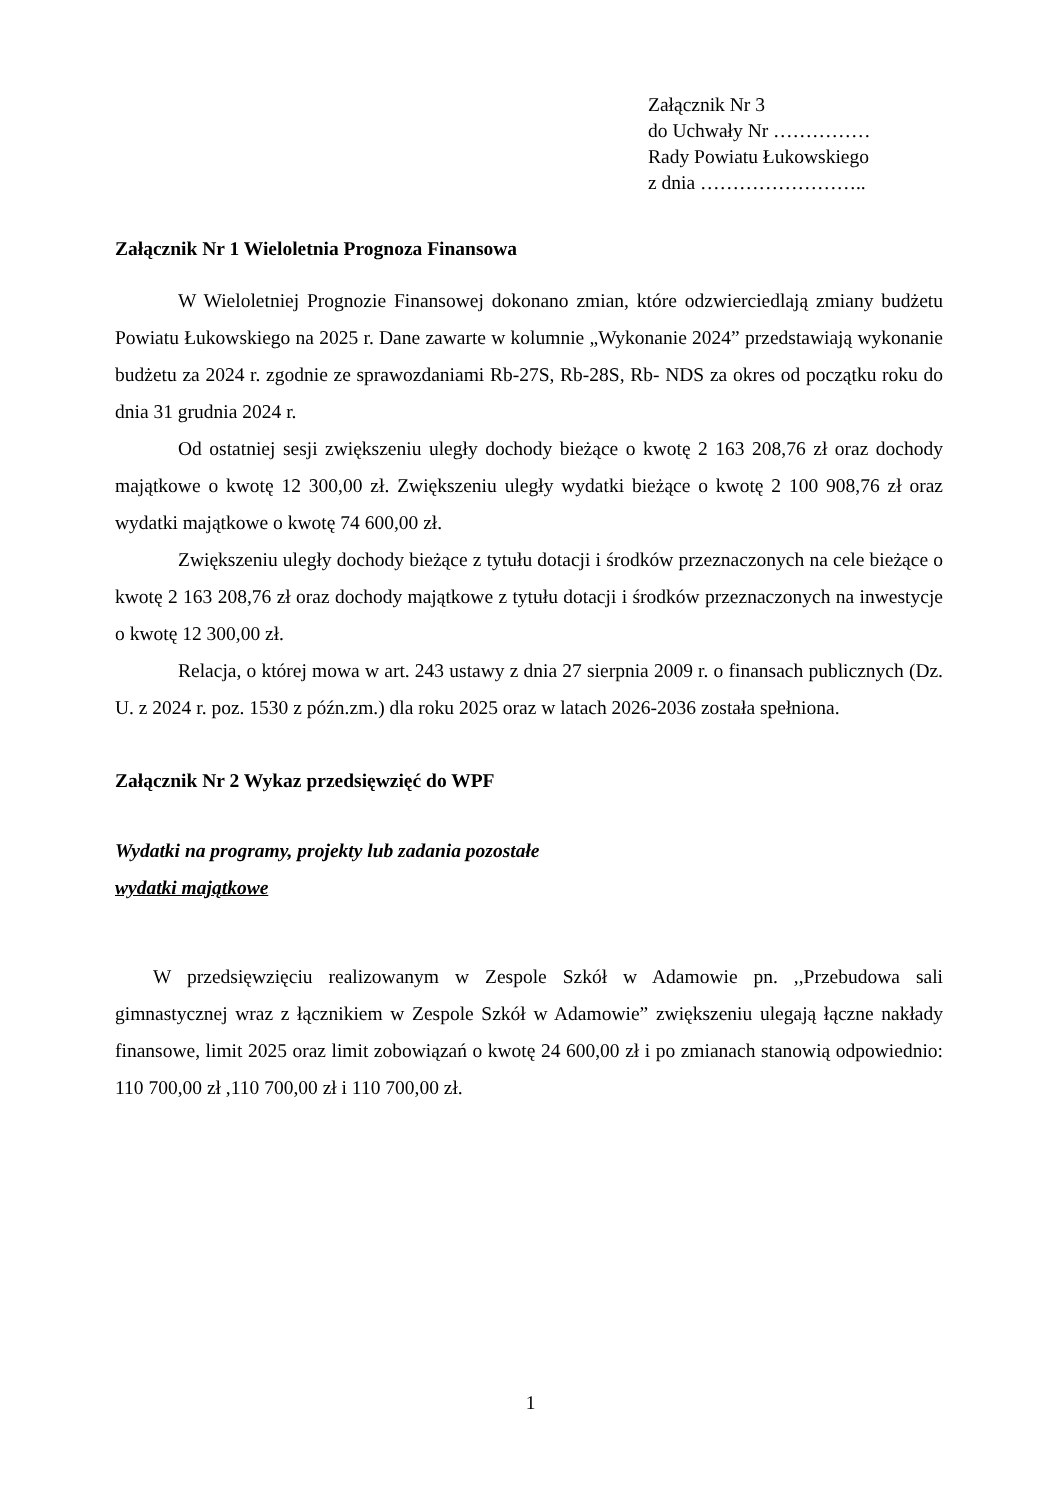Załącznik Nr 3
do Uchwały Nr ……………
Rady Powiatu Łukowskiego
z dnia ……………………..
Załącznik Nr 1 Wieloletnia Prognoza Finansowa
W Wieloletniej Prognozie Finansowej dokonano zmian, które odzwierciedlają zmiany budżetu Powiatu Łukowskiego na 2025 r. Dane zawarte w kolumnie „Wykonanie 2024” przedstawiają wykonanie budżetu za 2024 r. zgodnie ze sprawozdaniami Rb-27S, Rb-28S, Rb- NDS za okres od początku roku do dnia 31 grudnia 2024 r.
Od ostatniej sesji zwiększeniu uległy dochody bieżące o kwotę 2 163 208,76 zł oraz dochody majątkowe o kwotę 12 300,00 zł. Zwiększeniu uległy wydatki bieżące o kwotę 2 100 908,76 zł oraz wydatki majątkowe o kwotę 74 600,00 zł.
Zwiększeniu uległy dochody bieżące z tytułu dotacji i środków przeznaczonych na cele bieżące o kwotę 2 163 208,76 zł oraz dochody majątkowe z tytułu dotacji i środków przeznaczonych na inwestycje o kwotę 12 300,00 zł.
Relacja, o której mowa w art. 243 ustawy z dnia 27 sierpnia 2009 r. o finansach publicznych (Dz. U. z 2024 r. poz. 1530 z późn.zm.) dla roku 2025 oraz w latach 2026-2036 została spełniona.
Załącznik Nr 2 Wykaz przedsięwzięć do WPF
Wydatki na programy, projekty lub zadania pozostałe
wydatki majątkowe
W przedsięwzięciu realizowanym w Zespole Szkół w Adamowie pn. ,,Przebudowa sali gimnastycznej wraz z łącznikiem w Zespole Szkół w Adamowie” zwiększeniu ulegają łączne nakłady finansowe, limit 2025 oraz limit zobowiązań o kwotę 24 600,00 zł i po zmianach stanowią odpowiednio: 110 700,00 zł ,110 700,00 zł i 110 700,00 zł.
1